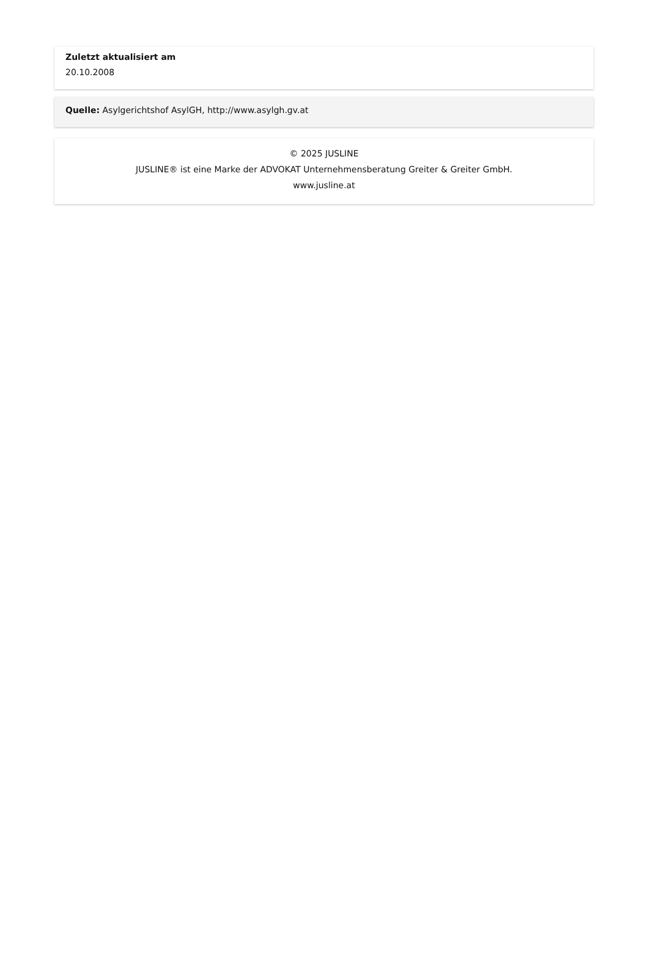Zuletzt aktualisiert am
20.10.2008
Quelle: Asylgerichtshof AsylGH, http://www.asylgh.gv.at
© 2025 JUSLINE
JUSLINE® ist eine Marke der ADVOKAT Unternehmensberatung Greiter & Greiter GmbH.
www.jusline.at